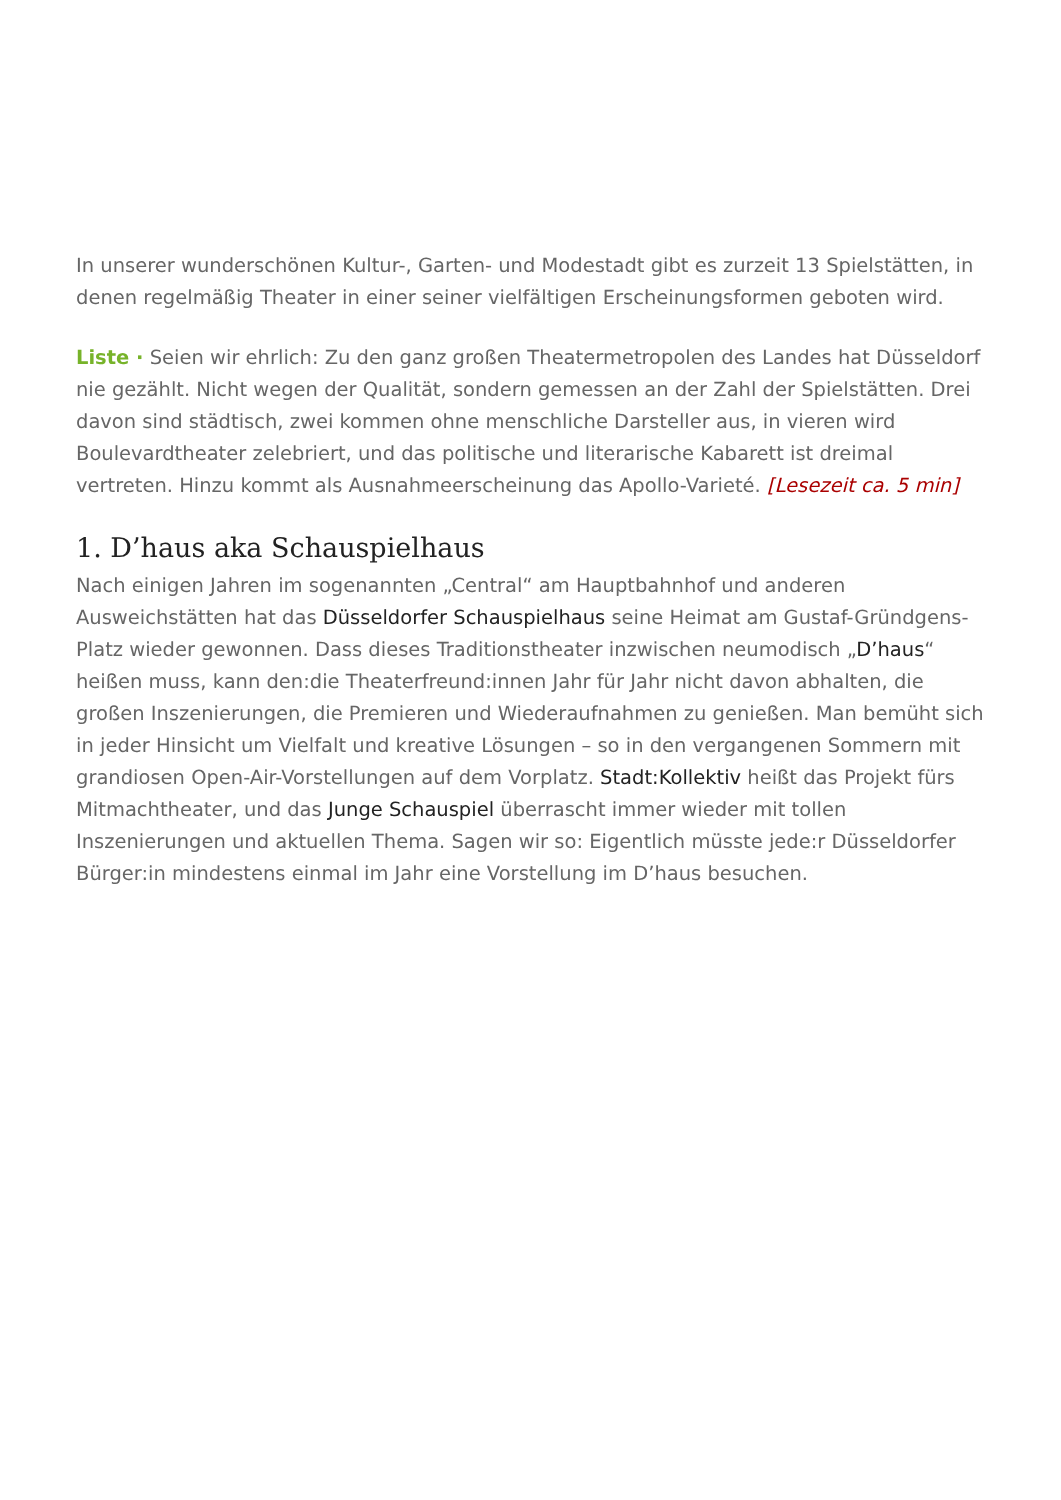In unserer wunderschönen Kultur-, Garten- und Modestadt gibt es zurzeit 13 Spielstätten, in denen regelmäßig Theater in einer seiner vielfältigen Erscheinungsformen geboten wird.
Liste · Seien wir ehrlich: Zu den ganz großen Theatermetropolen des Landes hat Düsseldorf nie gezählt. Nicht wegen der Qualität, sondern gemessen an der Zahl der Spielstätten. Drei davon sind städtisch, zwei kommen ohne menschliche Darsteller aus, in vieren wird Boulevardtheater zelebriert, und das politische und literarische Kabarett ist dreimal vertreten. Hinzu kommt als Ausnahmeerscheinung das Apollo-Varieté. [Lesezeit ca. 5 min]
1. D’haus aka Schauspielhaus
Nach einigen Jahren im sogenannten „Central“ am Hauptbahnhof und anderen Ausweichstätten hat das Düsseldorfer Schauspielhaus seine Heimat am Gustaf-Gründgens-Platz wieder gewonnen. Dass dieses Traditionstheater inzwischen neumodisch „D’haus“ heißen muss, kann den:die Theaterfreund:innen Jahr für Jahr nicht davon abhalten, die großen Inszenierungen, die Premieren und Wiederaufnahmen zu genießen. Man bemüht sich in jeder Hinsicht um Vielfalt und kreative Lösungen – so in den vergangenen Sommern mit grandiosen Open-Air-Vorstellungen auf dem Vorplatz. Stadt:Kollektiv heißt das Projekt fürs Mitmachtheater, und das Junge Schauspiel überrascht immer wieder mit tollen Inszenierungen und aktuellen Thema. Sagen wir so: Eigentlich müsste jede:r Düsseldorfer Bürger:in mindestens einmal im Jahr eine Vorstellung im D’haus besuchen.